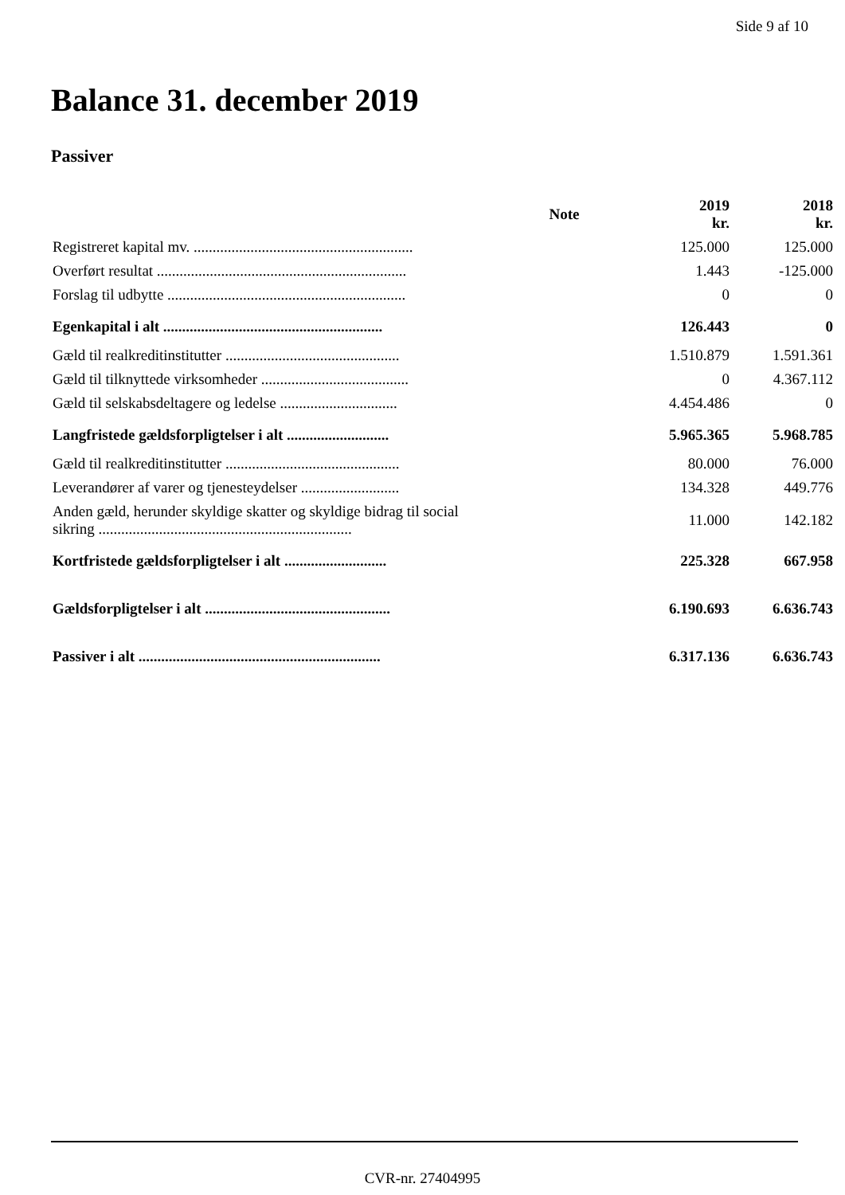Side 9 af 10
Balance 31. december 2019
Passiver
| | Note | 2019 kr. | 2018 kr. |
| --- | --- | --- | --- |
| Registreret kapital mv. .......................................................... | | 125.000 | 125.000 |
| Overført resultat .................................................................. | | 1.443 | -125.000 |
| Forslag til udbytte ............................................................... | | 0 | 0 |
| Egenkapital i alt .......................................................... | | 126.443 | 0 |
| Gæld til realkreditinstitutter .............................................. | | 1.510.879 | 1.591.361 |
| Gæld til tilknyttede virksomheder ....................................... | | 0 | 4.367.112 |
| Gæld til selskabsdeltagere og ledelse ............................... | | 4.454.486 | 0 |
| Langfristede gældsforpligtelser i alt ........................... | | 5.965.365 | 5.968.785 |
| Gæld til realkreditinstitutter .............................................. | | 80.000 | 76.000 |
| Leverandører af varer og tjenesteydelser .......................... | | 134.328 | 449.776 |
| Anden gæld, herunder skyldige skatter og skyldige bidrag til social sikring ................................................................... | | 11.000 | 142.182 |
| Kortfristede gældsforpligtelser i alt ........................... | | 225.328 | 667.958 |
| Gældsforpligtelser i alt ................................................. | | 6.190.693 | 6.636.743 |
| Passiver i alt ................................................................ | | 6.317.136 | 6.636.743 |
CVR-nr. 27404995